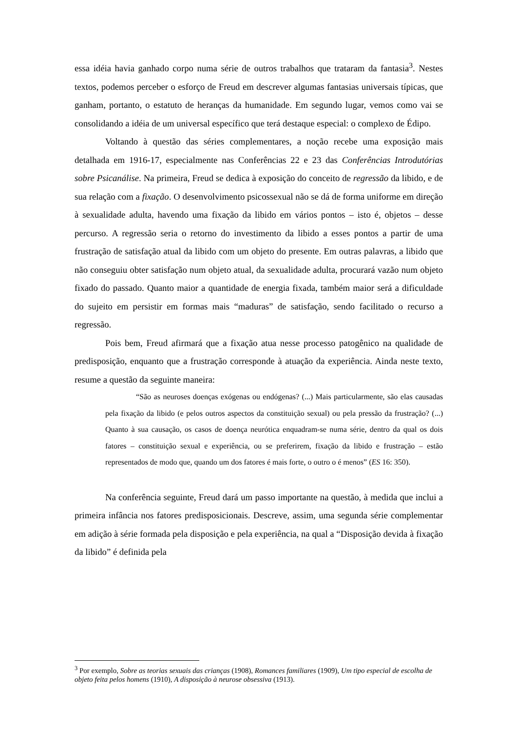essa idéia havia ganhado corpo numa série de outros trabalhos que trataram da fantasia<sup>3</sup>. Nestes textos, podemos perceber o esforço de Freud em descrever algumas fantasias universais típicas, que ganham, portanto, o estatuto de heranças da humanidade. Em segundo lugar, vemos como vai se consolidando a idéia de um universal específico que terá destaque especial: o complexo de Édipo.
Voltando à questão das séries complementares, a noção recebe uma exposição mais detalhada em 1916-17, especialmente nas Conferências 22 e 23 das Conferências Introdutórias sobre Psicanálise. Na primeira, Freud se dedica à exposição do conceito de regressão da libido, e de sua relação com a fixação. O desenvolvimento psicossexual não se dá de forma uniforme em direção à sexualidade adulta, havendo uma fixação da libido em vários pontos – isto é, objetos – desse percurso. A regressão seria o retorno do investimento da libido a esses pontos a partir de uma frustração de satisfação atual da libido com um objeto do presente. Em outras palavras, a libido que não conseguiu obter satisfação num objeto atual, da sexualidade adulta, procurará vazão num objeto fixado do passado. Quanto maior a quantidade de energia fixada, também maior será a dificuldade do sujeito em persistir em formas mais “maduras” de satisfação, sendo facilitado o recurso a regressão.
Pois bem, Freud afirmará que a fixação atua nesse processo patogênico na qualidade de predisposição, enquanto que a frustração corresponde à atuação da experiência. Ainda neste texto, resume a questão da seguinte maneira:
“São as neuroses doenças exógenas ou endógenas? (...) Mais particularmente, são elas causadas pela fixação da libido (e pelos outros aspectos da constituição sexual) ou pela pressão da frustração? (...) Quanto à sua causação, os casos de doença neurótica enquadram-se numa série, dentro da qual os dois fatores – constituição sexual e experiência, ou se preferirem, fixação da libido e frustração – estão representados de modo que, quando um dos fatores é mais forte, o outro o é menos” (ES 16: 350).
Na conferência seguinte, Freud dará um passo importante na questão, à medida que inclui a primeira infância nos fatores predisposicionais. Descreve, assim, uma segunda série complementar em adição à série formada pela disposição e pela experiência, na qual a “Disposição devida à fixação da libido” é definida pela
<sup>3</sup> Por exemplo, Sobre as teorias sexuais das crianças (1908), Romances familiares (1909), Um tipo especial de escolha de objeto feita pelos homens (1910), A disposição à neurose obsessiva (1913).